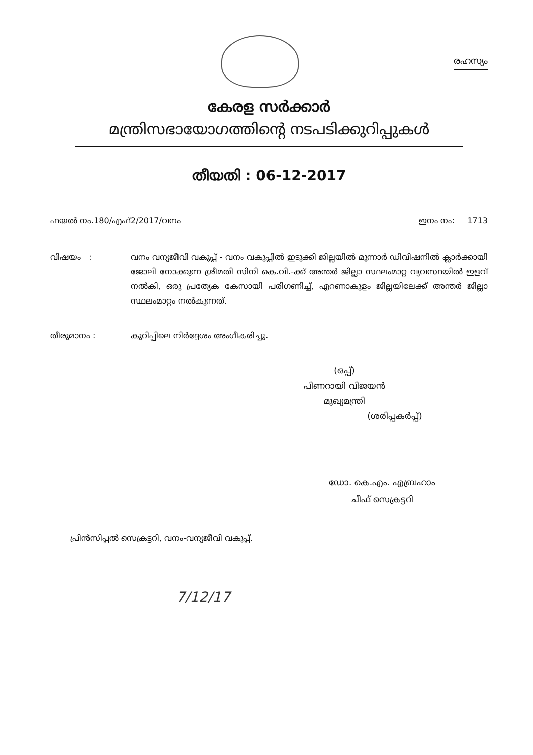രഹസ്യം
കേരള സർക്കാർ
മന്ത്രിസഭായോഗത്തിന്റെ നടപടിക്കുറിപ്പുകൾ
തീയതി : 06-12-2017
ഫയൽ നം.180/എഫ്2/2017/വനം ഇനം നം: 1713
വിഷയം : വനം വന്യജീവി വകുപ്പ് - വനം വകുപ്പിൽ ഇടുക്കി ജില്ലയിൽ മൂന്നാർ ഡിവിഷനിൽ ക്ലാർക്കായി ജോലി നോക്കുന്ന ശ്രീമതി സിനി കെ.വി.-ക്ക് അന്തർ ജില്ലാ സ്ഥലംമാറ്റ വ്യവസ്ഥയിൽ ഇളവ് നൽകി, ഒരു പ്രത്യേക കേസായി പരിഗണിച്ച്, എറണാകുളം ജില്ലയിലേക്ക് അന്തർ ജില്ലാ സ്ഥലംമാറ്റം നൽകുന്നത്.
തീരുമാനം : കുറിപ്പിലെ നിർദ്ദേശം അംഗീകരിച്ചു.
(ഒപ്പ്)
പിണറായി വിജയൻ
മുഖ്യമന്ത്രി
(ശരിപ്പകർപ്പ്)
ഡോ. കെ.എം. എബ്രഹാം
ചീഫ് സെക്രട്ടറി
പ്രിൻസിപ്പൽ സെക്രട്ടറി, വനം-വന്യജീവി വകുപ്പ്.
7/12/17